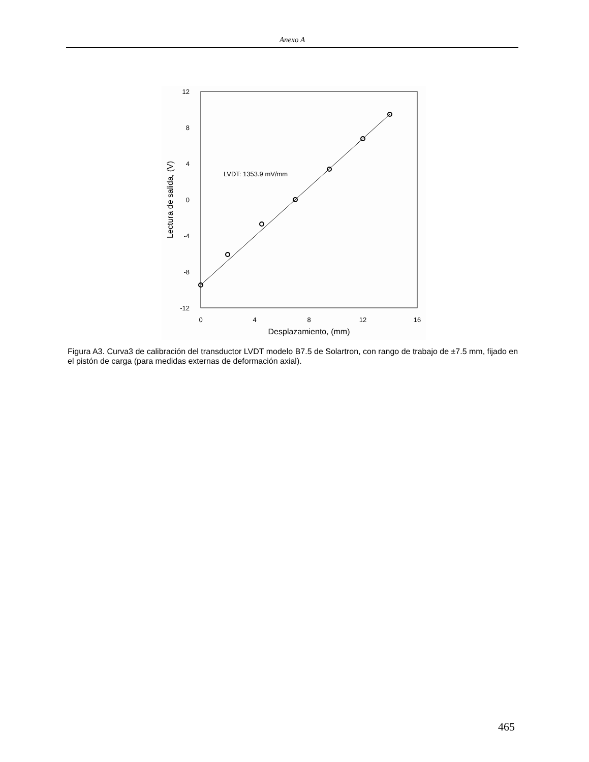Anexo A
12
8
4
0
-4
-8
-12
0
4
8
12
16
Desplazamiento, (mm)
Lectura de salida, (V)
LVDT: 1353.9 mV/mm
Figura A3. Curva3 de calibración del transductor LVDT modelo B7.5 de Solartron, con rango de trabajo de ±7.5 mm, fijado en el pistón de carga (para medidas externas de deformación axial).
465